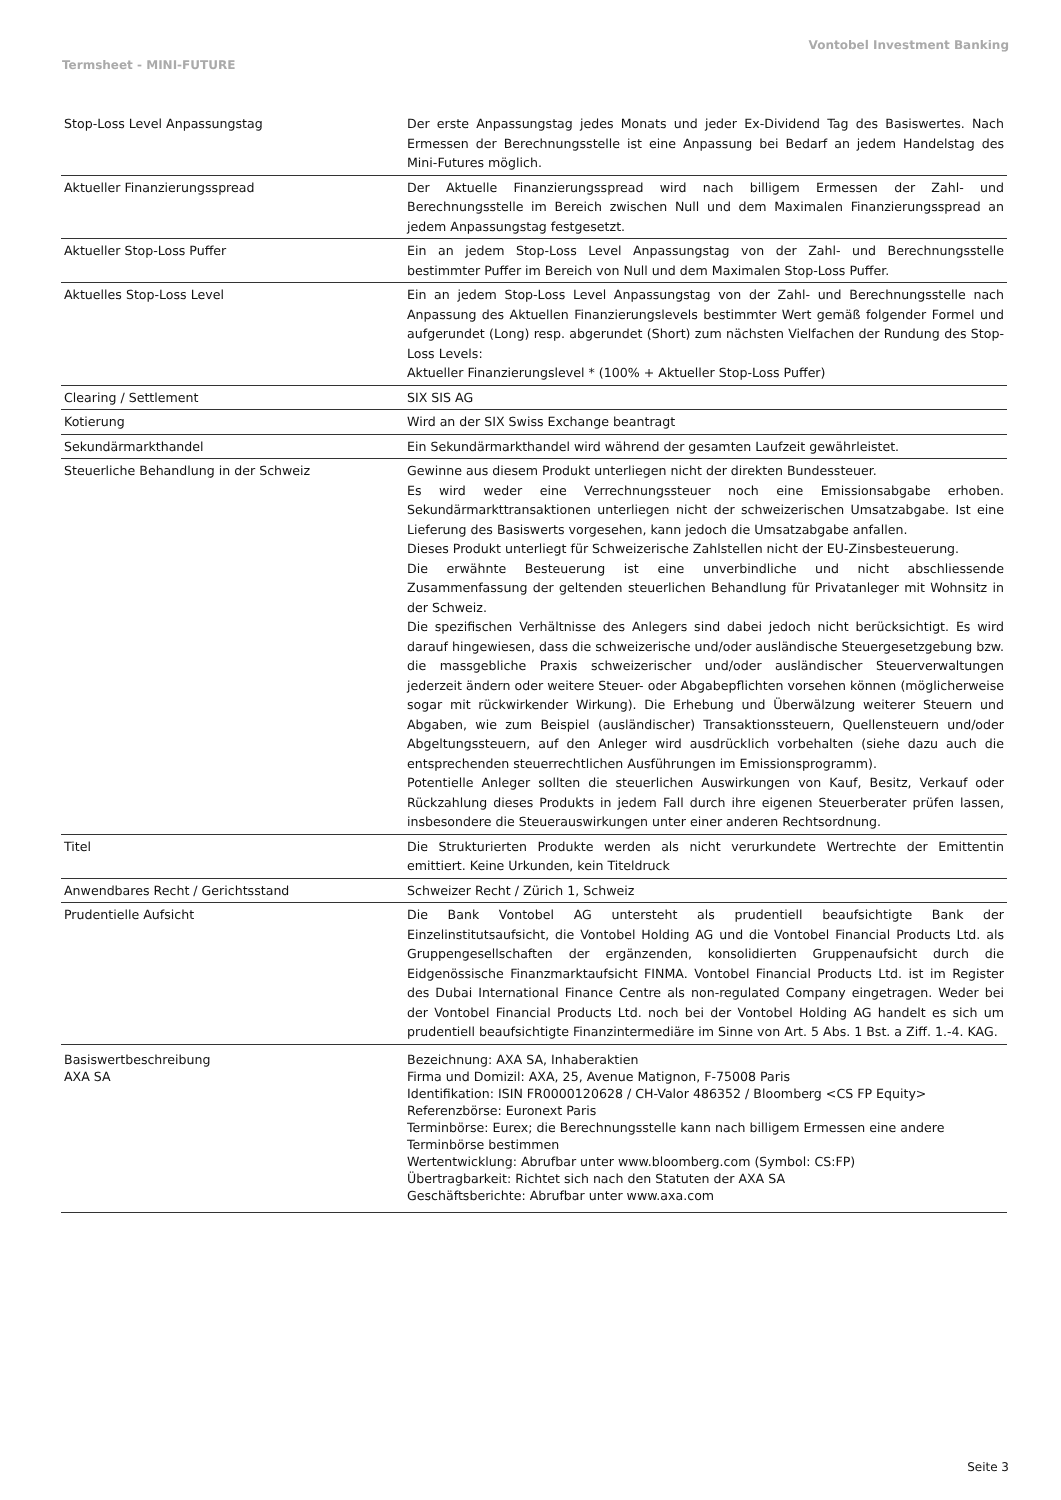Vontobel Investment Banking
Termsheet - MINI-FUTURE
| Stop-Loss Level Anpassungstag | Der erste Anpassungstag jedes Monats und jeder Ex-Dividend Tag des Basiswertes. Nach Ermessen der Berechnungsstelle ist eine Anpassung bei Bedarf an jedem Handelstag des Mini-Futures möglich. |
| Aktueller Finanzierungsspread | Der Aktuelle Finanzierungsspread wird nach billigem Ermessen der Zahl- und Berechnungsstelle im Bereich zwischen Null und dem Maximalen Finanzierungsspread an jedem Anpassungstag festgesetzt. |
| Aktueller Stop-Loss Puffer | Ein an jedem Stop-Loss Level Anpassungstag von der Zahl- und Berechnungsstelle bestimmter Puffer im Bereich von Null und dem Maximalen Stop-Loss Puffer. |
| Aktuelles Stop-Loss Level | Ein an jedem Stop-Loss Level Anpassungstag von der Zahl- und Berechnungsstelle nach Anpassung des Aktuellen Finanzierungslevels bestimmter Wert gemäß folgender Formel und aufgerundet (Long) resp. abgerundet (Short) zum nächsten Vielfachen der Rundung des Stop-Loss Levels: Aktueller Finanzierungslevel * (100% + Aktueller Stop-Loss Puffer) |
| Clearing / Settlement | SIX SIS AG |
| Kotierung | Wird an der SIX Swiss Exchange beantragt |
| Sekundärmarkthandel | Ein Sekundärmarkthandel wird während der gesamten Laufzeit gewährleistet. |
| Steuerliche Behandlung in der Schweiz | Gewinne aus diesem Produkt unterliegen nicht der direkten Bundessteuer. Es wird weder eine Verrechnungssteuer noch eine Emissionsabgabe erhoben. Sekundärmarkttransaktionen unterliegen nicht der schweizerischen Umsatzabgabe. Ist eine Lieferung des Basiswerts vorgesehen, kann jedoch die Umsatzabgabe anfallen. Dieses Produkt unterliegt für Schweizerische Zahlstellen nicht der EU-Zinsbesteuerung. Die erwähnte Besteuerung ist eine unverbindliche und nicht abschliessende Zusammenfassung der geltenden steuerlichen Behandlung für Privatanleger mit Wohnsitz in der Schweiz. Die spezifischen Verhältnisse des Anlegers sind dabei jedoch nicht berücksichtigt. Es wird darauf hingewiesen, dass die schweizerische und/oder ausländische Steuergesetzgebung bzw. die massgebliche Praxis schweizerischer und/oder ausländischer Steuerverwaltungen jederzeit ändern oder weitere Steuer- oder Abgabepflichten vorsehen können (möglicherweise sogar mit rückwirkender Wirkung). Die Erhebung und Überwälzung weiterer Steuern und Abgaben, wie zum Beispiel (ausländischer) Transaktionssteuern, Quellensteuern und/oder Abgeltungssteuern, auf den Anleger wird ausdrücklich vorbehalten (siehe dazu auch die entsprechenden steuerrechtlichen Ausführungen im Emissionsprogramm). Potentielle Anleger sollten die steuerlichen Auswirkungen von Kauf, Besitz, Verkauf oder Rückzahlung dieses Produkts in jedem Fall durch ihre eigenen Steuerberater prüfen lassen, insbesondere die Steuerauswirkungen unter einer anderen Rechtsordnung. |
| Titel | Die Strukturierten Produkte werden als nicht verurkundete Wertrechte der Emittentin emittiert. Keine Urkunden, kein Titeldruck |
| Anwendbares Recht / Gerichtsstand | Schweizer Recht / Zürich 1, Schweiz |
| Prudentielle Aufsicht | Die Bank Vontobel AG untersteht als prudentiell beaufsichtigte Bank der Einzelinstitutsaufsicht, die Vontobel Holding AG und die Vontobel Financial Products Ltd. als Gruppengesellschaften der ergänzenden, konsolidierten Gruppenaufsicht durch die Eidgenössische Finanzmarktaufsicht FINMA. Vontobel Financial Products Ltd. ist im Register des Dubai International Finance Centre als non-regulated Company eingetragen. Weder bei der Vontobel Financial Products Ltd. noch bei der Vontobel Holding AG handelt es sich um prudentiell beaufsichtigte Finanzintermediäre im Sinne von Art. 5 Abs. 1 Bst. a Ziff. 1.-4. KAG. |
| Basiswertbeschreibung AXA SA | Bezeichnung: AXA SA, Inhaberaktien Firma und Domizil: AXA, 25, Avenue Matignon, F-75008 Paris Identifikation: ISIN FR0000120628 / CH-Valor 486352 / Bloomberg <CS FP Equity> Referenzbörse: Euronext Paris Terminbörse: Eurex; die Berechnungsstelle kann nach billigem Ermessen eine andere Terminbörse bestimmen Wertentwicklung: Abrufbar unter www.bloomberg.com (Symbol: CS:FP) Übertragbarkeit: Richtet sich nach den Statuten der AXA SA Geschäftsberichte: Abrufbar unter www.axa.com |
Seite 3